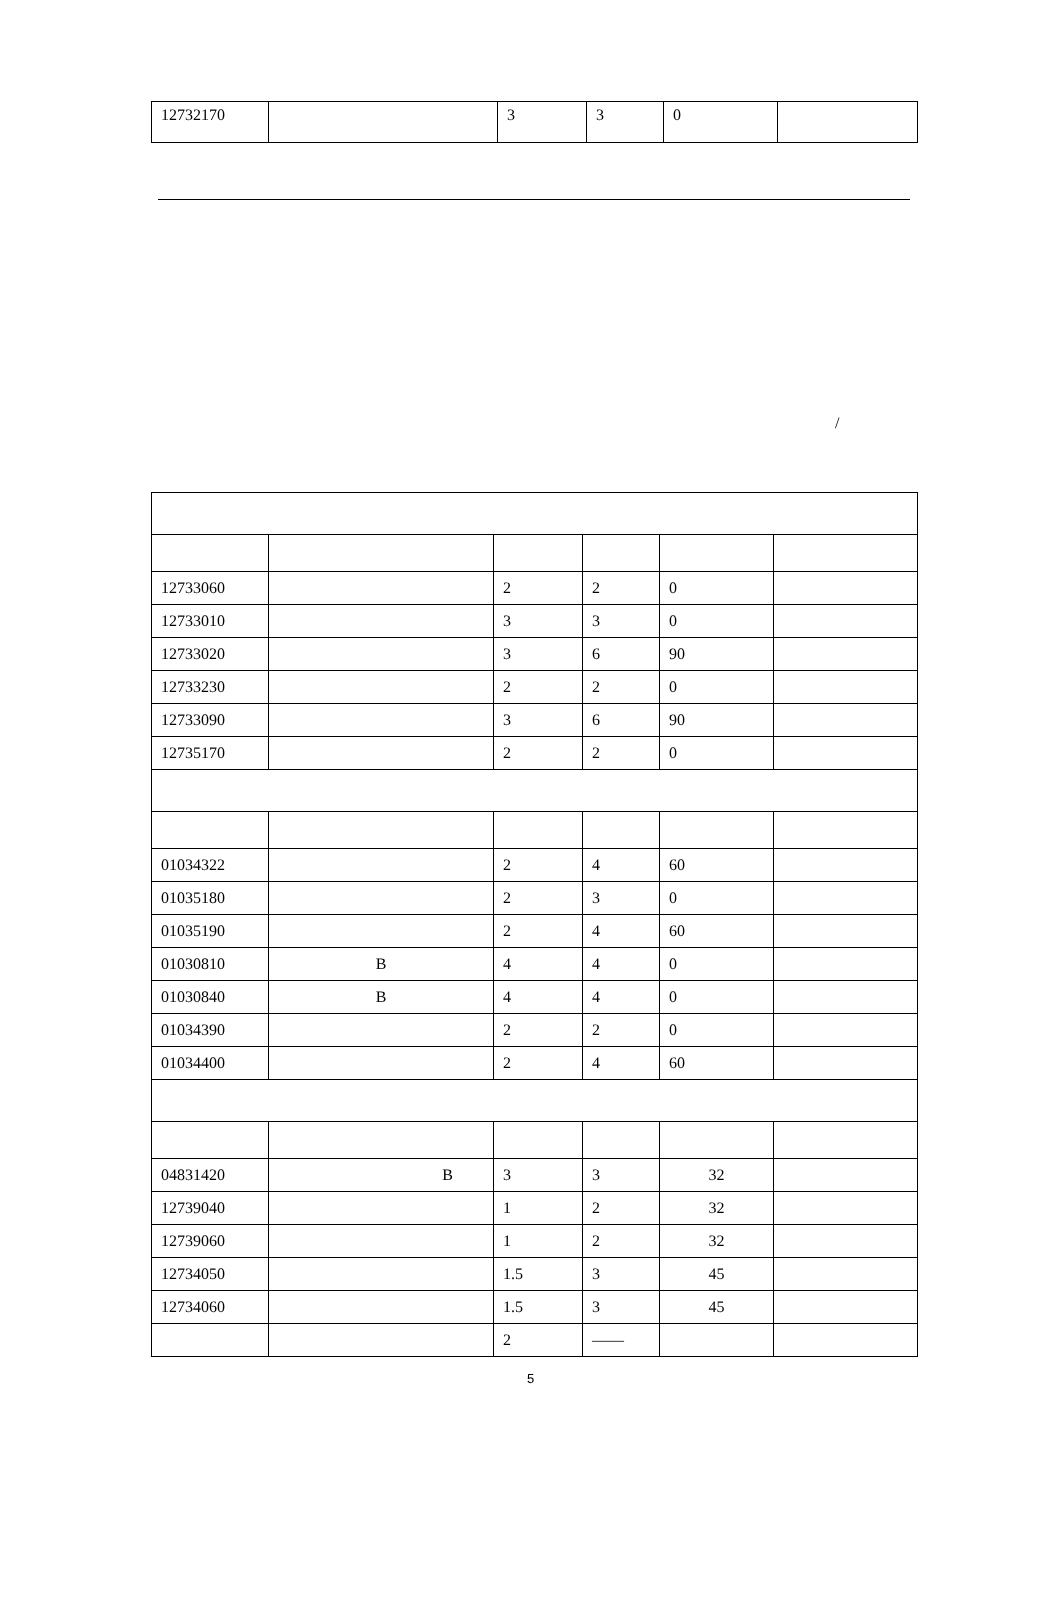| 12732170 | | 3 | 3 | 0 | |
/
| 12733060 | | 2 | 2 | 0 | |
| 12733010 | | 3 | 3 | 0 | |
| 12733020 | | 3 | 6 | 90 | |
| 12733230 | | 2 | 2 | 0 | |
| 12733090 | | 3 | 6 | 90 | |
| 12735170 | | 2 | 2 | 0 | |
| 01034322 | | 2 | 4 | 60 | |
| 01035180 | | 2 | 3 | 0 | |
| 01035190 | | 2 | 4 | 60 | |
| 01030810 | B | 4 | 4 | 0 | |
| 01030840 | B | 4 | 4 | 0 | |
| 01034390 | | 2 | 2 | 0 | |
| 01034400 | | 2 | 4 | 60 | |
| 04831420 | B | 3 | 3 | 32 | |
| 12739040 | | 1 | 2 | 32 | |
| 12739060 | | 1 | 2 | 32 | |
| 12734050 | | 1.5 | 3 | 45 | |
| 12734060 | | 1.5 | 3 | 45 | |
| | | 2 | —— | | |
5